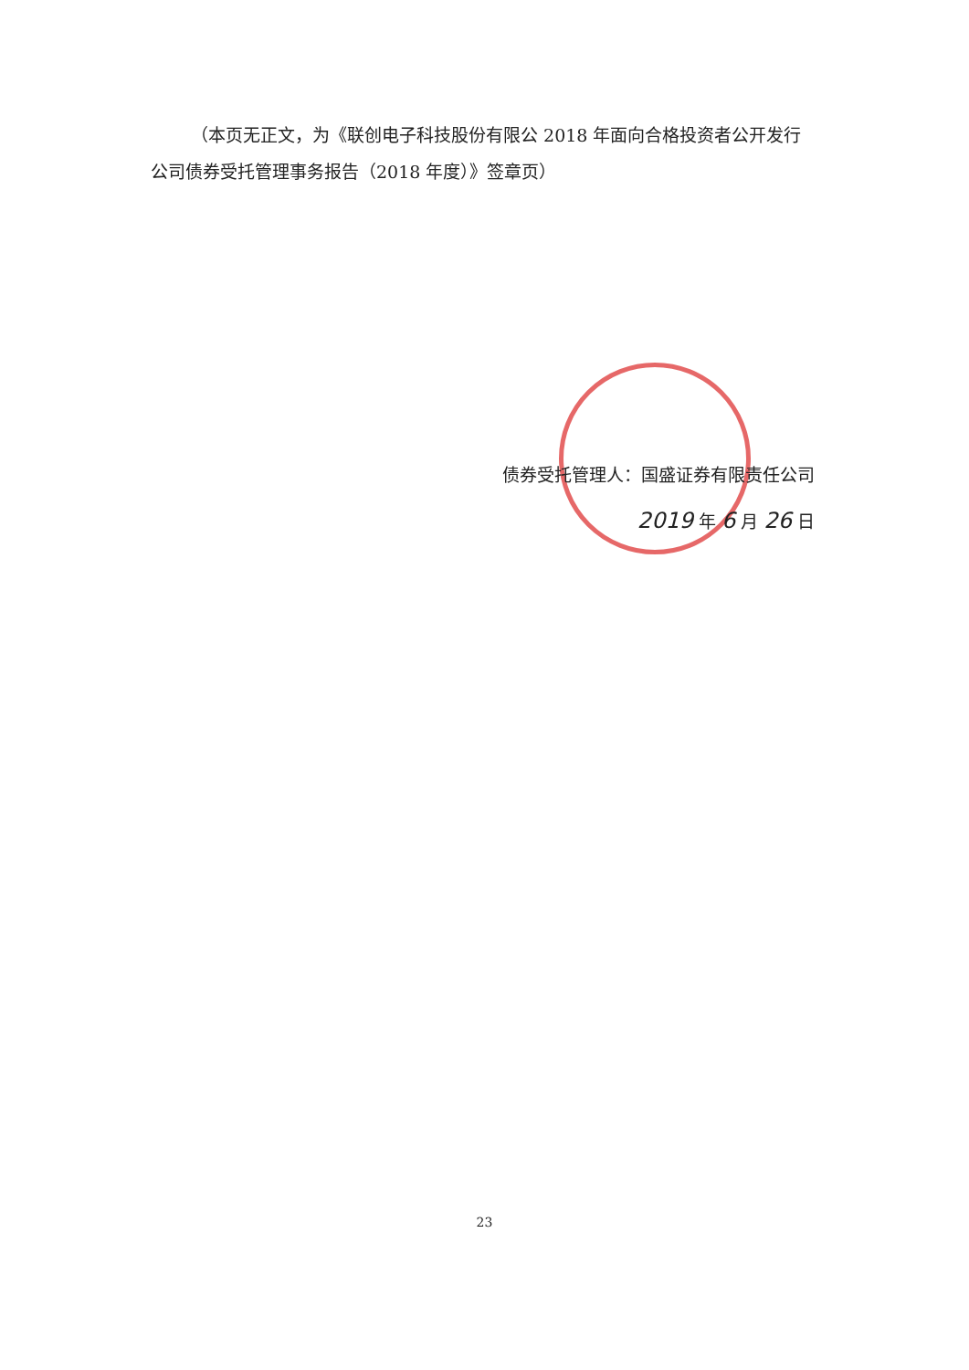（本页无正文，为《联创电子科技股份有限公 2018 年面向合格投资者公开发行公司债券受托管理事务报告（2018 年度）》签章页）
债券受托管理人：国盛证券有限责任公司
2019 年 6 月 26 日
23